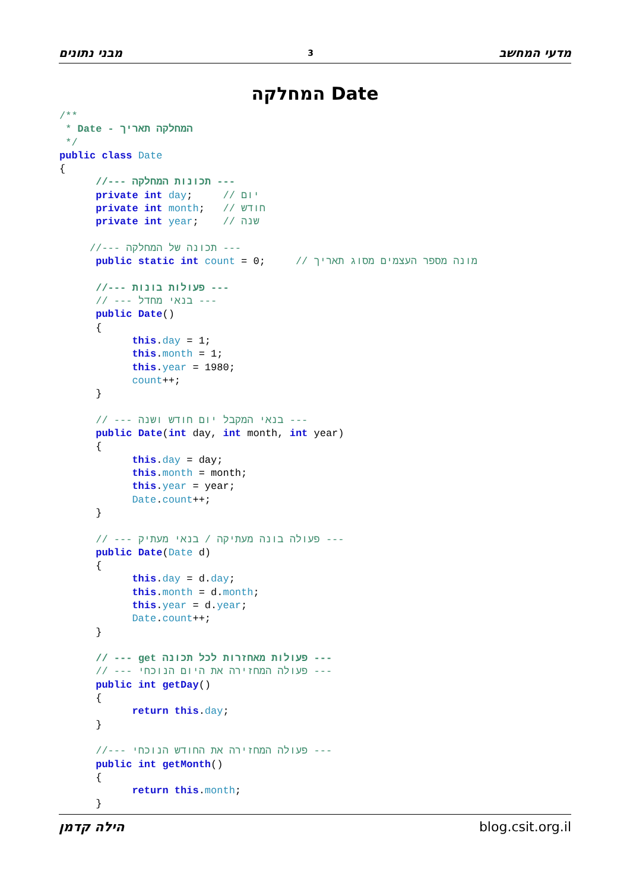מבני נתונים 3 מדעי המחשב
המחלקה Date
/**
 * Date - המחלקה תאריך
 */
public class Date
{
      //--- תכונות המחלקה ---
      private int day;     // יום
      private int month;   // חודש
      private int year;    // שנה

     //--- תכונה של המחלקה ---
      public static int count = 0;     // מונה מספר העצמים מסוג תאריך

      //--- פעולות בונות ---
      // --- בנאי מחדל ---
      public Date()
      {
            this.day = 1;
            this.month = 1;
            this.year = 1980;
            count++;
      }

      // --- בנאי המקבל יום חודש ושנה ---
      public Date(int day, int month, int year)
      {
            this.day = day;
            this.month = month;
            this.year = year;
            Date.count++;
      }

      // --- פעולה בונה מעתיקה / בנאי מעתיק ---
      public Date(Date d)
      {
            this.day = d.day;
            this.month = d.month;
            this.year = d.year;
            Date.count++;
      }

      // --- get פעולות מאחזרות לכל תכונה ---
      // --- פעולה המחזירה את היום הנוכחי ---
      public int getDay()
      {
            return this.day;
      }

      //--- פעולה המחזירה את החודש הנוכחי ---
      public int getMonth()
      {
            return this.month;
      }
הילה קדמן blog.csit.org.il